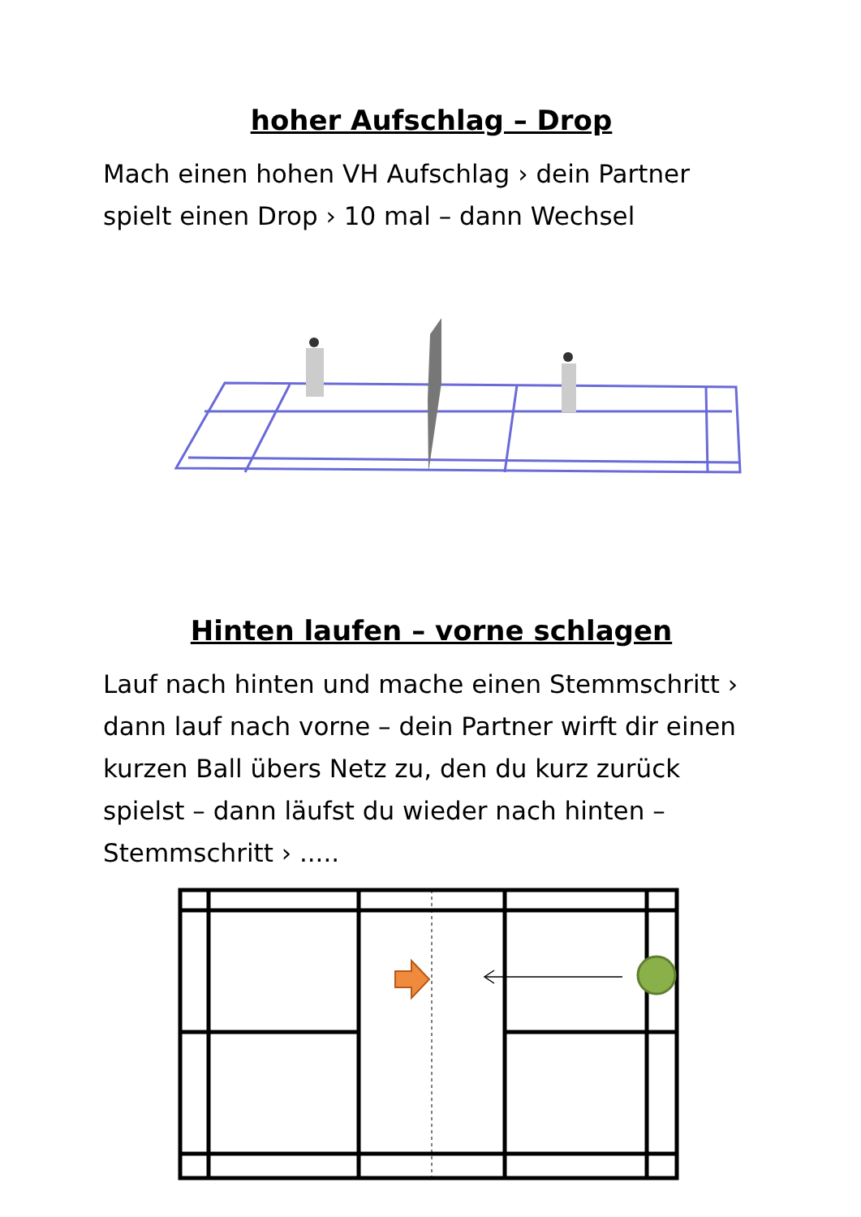hoher Aufschlag – Drop
Mach einen hohen VH Aufschlag › dein Partner spielt einen Drop › 10 mal – dann Wechsel
Hinten laufen – vorne schlagen
Lauf nach hinten und mache einen Stemmschritt › dann lauf nach vorne – dein Partner wirft dir einen kurzen Ball übers Netz zu, den du kurz zurück spielst – dann läufst du wieder nach hinten – Stemmschritt › .....